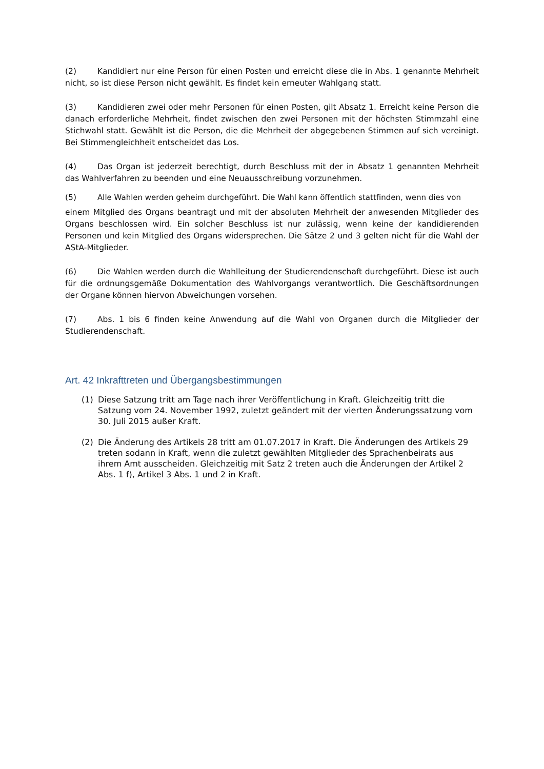(2) Kandidiert nur eine Person für einen Posten und erreicht diese die in Abs. 1 genannte Mehrheit nicht, so ist diese Person nicht gewählt. Es findet kein erneuter Wahlgang statt.
(3) Kandidieren zwei oder mehr Personen für einen Posten, gilt Absatz 1. Erreicht keine Person die danach erforderliche Mehrheit, findet zwischen den zwei Personen mit der höchsten Stimmzahl eine Stichwahl statt. Gewählt ist die Person, die die Mehrheit der abgegebenen Stimmen auf sich vereinigt. Bei Stimmengleichheit entscheidet das Los.
(4) Das Organ ist jederzeit berechtigt, durch Beschluss mit der in Absatz 1 genannten Mehrheit das Wahlverfahren zu beenden und eine Neuausschreibung vorzunehmen.
(5) Alle Wahlen werden geheim durchgeführt. Die Wahl kann öffentlich stattfinden, wenn dies von
einem Mitglied des Organs beantragt und mit der absoluten Mehrheit der anwesenden Mitglieder des Organs beschlossen wird. Ein solcher Beschluss ist nur zulässig, wenn keine der kandidierenden Personen und kein Mitglied des Organs widersprechen. Die Sätze 2 und 3 gelten nicht für die Wahl der AStA-Mitglieder.
(6) Die Wahlen werden durch die Wahlleitung der Studierendenschaft durchgeführt. Diese ist auch für die ordnungsgemäße Dokumentation des Wahlvorgangs verantwortlich. Die Geschäftsordnungen der Organe können hiervon Abweichungen vorsehen.
(7) Abs. 1 bis 6 finden keine Anwendung auf die Wahl von Organen durch die Mitglieder der Studierendenschaft.
Art. 42 Inkrafttreten und Übergangsbestimmungen
(1) Diese Satzung tritt am Tage nach ihrer Veröffentlichung in Kraft. Gleichzeitig tritt die Satzung vom 24. November 1992, zuletzt geändert mit der vierten Änderungssatzung vom 30. Juli 2015 außer Kraft.
(2) Die Änderung des Artikels 28 tritt am 01.07.2017 in Kraft. Die Änderungen des Artikels 29 treten sodann in Kraft, wenn die zuletzt gewählten Mitglieder des Sprachenbeirats aus ihrem Amt ausscheiden. Gleichzeitig mit Satz 2 treten auch die Änderungen der Artikel 2 Abs. 1 f), Artikel 3 Abs. 1 und 2 in Kraft.